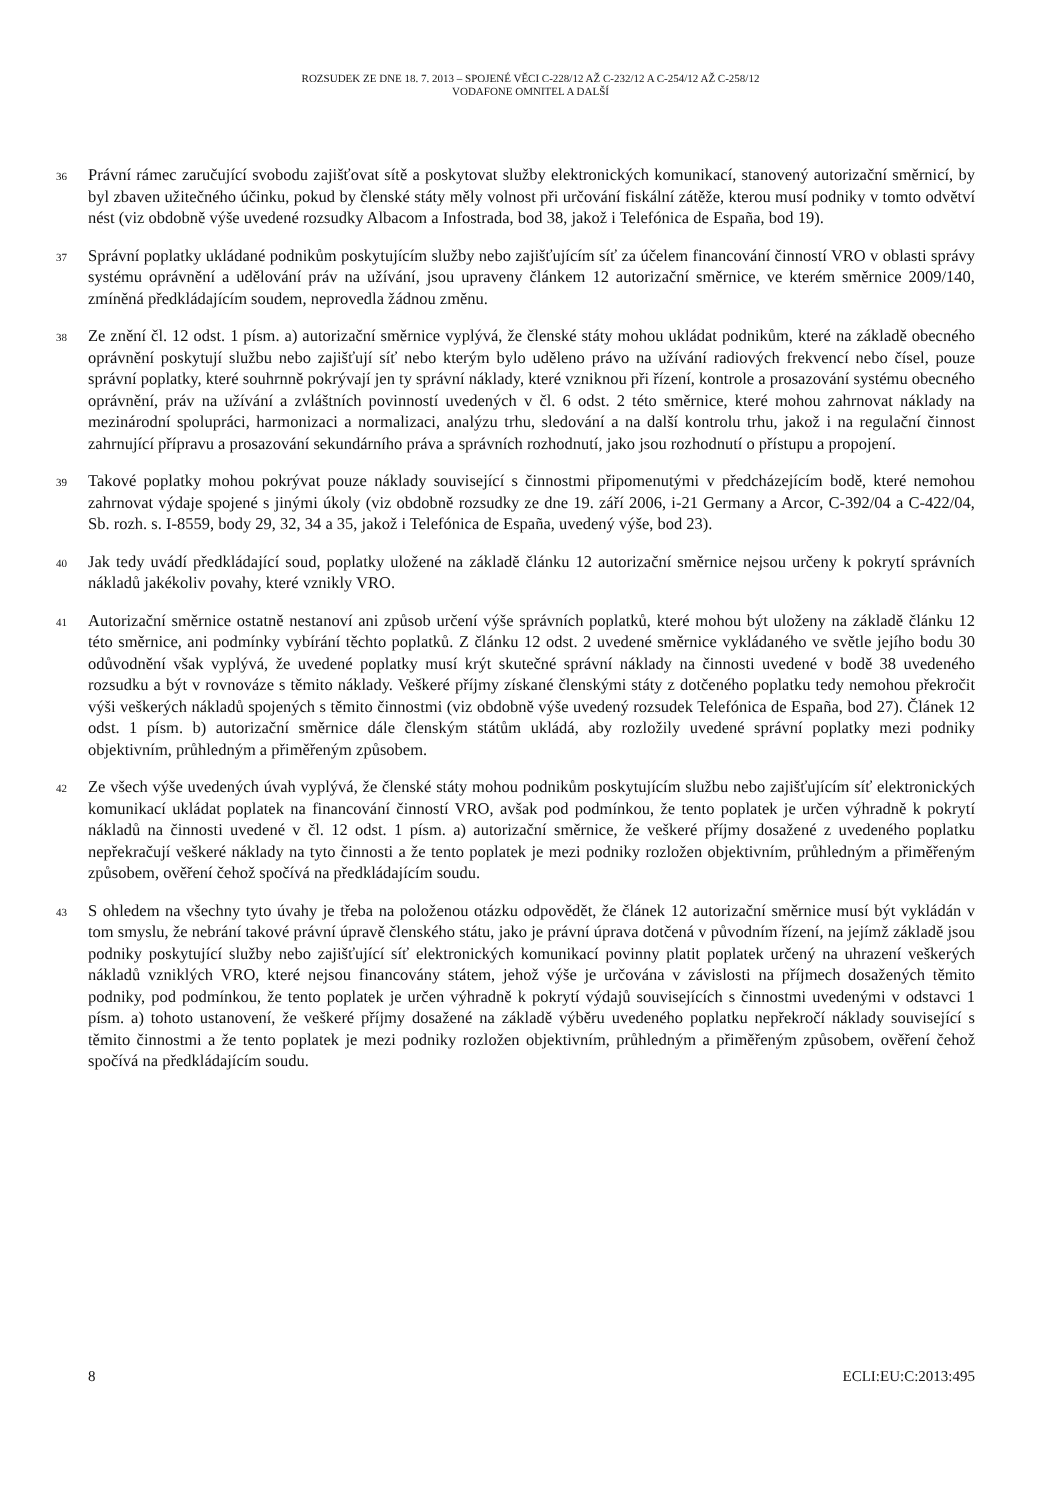ROZSUDEK ZE DNE 18. 7. 2013 – SPOJENÉ VĚCI C-228/12 AŽ C-232/12 A C-254/12 AŽ C-258/12
VODAFONE OMNITEL A DALŠÍ
36
Právní rámec zaručující svobodu zajišťovat sítě a poskytovat služby elektronických komunikací, stanovený autorizační směrnicí, by byl zbaven užitečného účinku, pokud by členské státy měly volnost při určování fiskální zátěže, kterou musí podniky v tomto odvětví nést (viz obdobně výše uvedené rozsudky Albacom a Infostrada, bod 38, jakož i Telefónica de España, bod 19).
37
Správní poplatky ukládané podnikům poskytujícím služby nebo zajišťujícím síť za účelem financování činností VRO v oblasti správy systému oprávnění a udělování práv na užívání, jsou upraveny článkem 12 autorizační směrnice, ve kterém směrnice 2009/140, zmíněná předkládajícím soudem, neprovedla žádnou změnu.
38
Ze znění čl. 12 odst. 1 písm. a) autorizační směrnice vyplývá, že členské státy mohou ukládat podnikům, které na základě obecného oprávnění poskytují službu nebo zajišťují síť nebo kterým bylo uděleno právo na užívání radiových frekvencí nebo čísel, pouze správní poplatky, které souhrnně pokrývají jen ty správní náklady, které vzniknou při řízení, kontrole a prosazování systému obecného oprávnění, práv na užívání a zvláštních povinností uvedených v čl. 6 odst. 2 této směrnice, které mohou zahrnovat náklady na mezinárodní spolupráci, harmonizaci a normalizaci, analýzu trhu, sledování a na další kontrolu trhu, jakož i na regulační činnost zahrnující přípravu a prosazování sekundárního práva a správních rozhodnutí, jako jsou rozhodnutí o přístupu a propojení.
39
Takové poplatky mohou pokrývat pouze náklady související s činnostmi připomenutými v předcházejícím bodě, které nemohou zahrnovat výdaje spojené s jinými úkoly (viz obdobně rozsudky ze dne 19. září 2006, i-21 Germany a Arcor, C-392/04 a C-422/04, Sb. rozh. s. I-8559, body 29, 32, 34 a 35, jakož i Telefónica de España, uvedený výše, bod 23).
40
Jak tedy uvádí předkládající soud, poplatky uložené na základě článku 12 autorizační směrnice nejsou určeny k pokrytí správních nákladů jakékoliv povahy, které vznikly VRO.
41
Autorizační směrnice ostatně nestanoví ani způsob určení výše správních poplatků, které mohou být uloženy na základě článku 12 této směrnice, ani podmínky vybírání těchto poplatků. Z článku 12 odst. 2 uvedené směrnice vykládaného ve světle jejího bodu 30 odůvodnění však vyplývá, že uvedené poplatky musí krýt skutečné správní náklady na činnosti uvedené v bodě 38 uvedeného rozsudku a být v rovnováze s těmito náklady. Veškeré příjmy získané členskými státy z dotčeného poplatku tedy nemohou překročit výši veškerých nákladů spojených s těmito činnostmi (viz obdobně výše uvedený rozsudek Telefónica de España, bod 27). Článek 12 odst. 1 písm. b) autorizační směrnice dále členským státům ukládá, aby rozložily uvedené správní poplatky mezi podniky objektivním, průhledným a přiměřeným způsobem.
42
Ze všech výše uvedených úvah vyplývá, že členské státy mohou podnikům poskytujícím službu nebo zajišťujícím síť elektronických komunikací ukládat poplatek na financování činností VRO, avšak pod podmínkou, že tento poplatek je určen výhradně k pokrytí nákladů na činnosti uvedené v čl. 12 odst. 1 písm. a) autorizační směrnice, že veškeré příjmy dosažené z uvedeného poplatku nepřekračují veškeré náklady na tyto činnosti a že tento poplatek je mezi podniky rozložen objektivním, průhledným a přiměřeným způsobem, ověření čehož spočívá na předkládajícím soudu.
43
S ohledem na všechny tyto úvahy je třeba na položenou otázku odpovědět, že článek 12 autorizační směrnice musí být vykládán v tom smyslu, že nebrání takové právní úpravě členského státu, jako je právní úprava dotčená v původním řízení, na jejímž základě jsou podniky poskytující služby nebo zajišťující síť elektronických komunikací povinny platit poplatek určený na uhrazení veškerých nákladů vzniklých VRO, které nejsou financovány státem, jehož výše je určována v závislosti na příjmech dosažených těmito podniky, pod podmínkou, že tento poplatek je určen výhradně k pokrytí výdajů souvisejících s činnostmi uvedenými v odstavci 1 písm. a) tohoto ustanovení, že veškeré příjmy dosažené na základě výběru uvedeného poplatku nepřekročí náklady související s těmito činnostmi a že tento poplatek je mezi podniky rozložen objektivním, průhledným a přiměřeným způsobem, ověření čehož spočívá na předkládajícím soudu.
8 ECLI:EU:C:2013:495